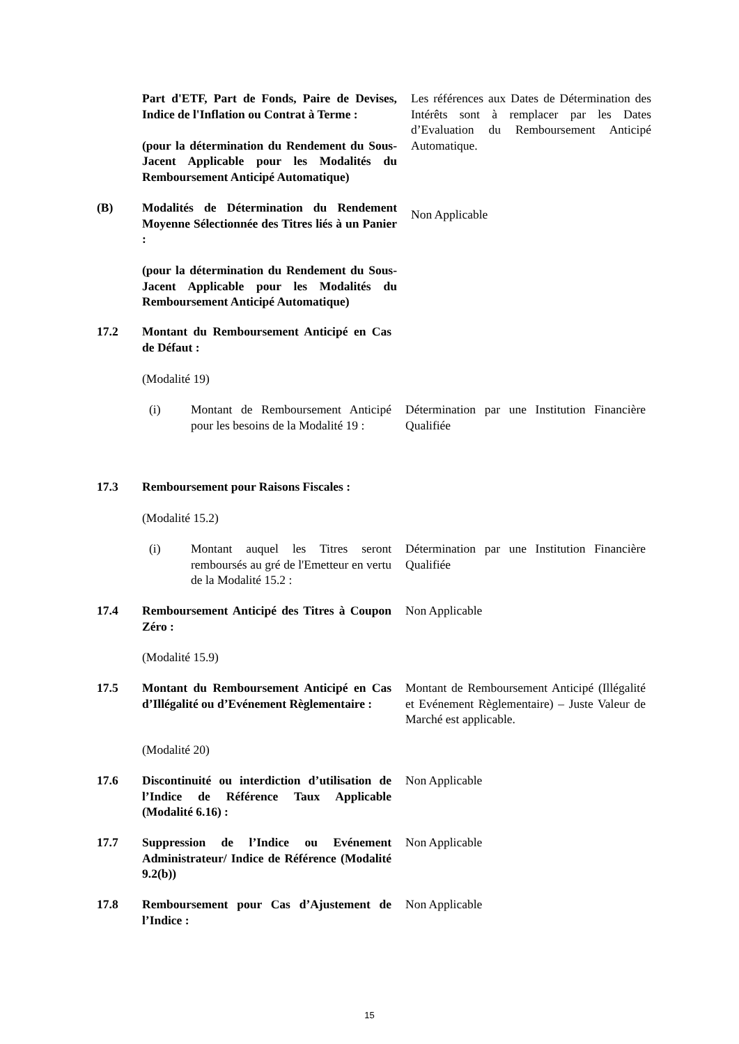Part d'ETF, Part de Fonds, Paire de Devises, Indice de l'Inflation ou Contrat à Terme :
(pour la détermination du Rendement du Sous-Jacent Applicable pour les Modalités du Remboursement Anticipé Automatique)
Les références aux Dates de Détermination des Intérêts sont à remplacer par les Dates d’Evaluation du Remboursement Anticipé Automatique.
(B) Modalités de Détermination du Rendement Moyenne Sélectionnée des Titres liés à un Panier :
(pour la détermination du Rendement du Sous-Jacent Applicable pour les Modalités du Remboursement Anticipé Automatique)
Non Applicable
17.2 Montant du Remboursement Anticipé en Cas de Défaut :
(Modalité 19)
(i) Montant de Remboursement Anticipé pour les besoins de la Modalité 19 :
Détermination par une Institution Financière Qualifiée
17.3 Remboursement pour Raisons Fiscales :
(Modalité 15.2)
(i) Montant auquel les Titres seront remboursés au gré de l'Emetteur en vertu de la Modalité 15.2 :
Détermination par une Institution Financière Qualifiée
17.4 Remboursement Anticipé des Titres à Coupon Zéro :
Non Applicable
(Modalité 15.9)
17.5 Montant du Remboursement Anticipé en Cas d’Illégalité ou d’Evénement Règlementaire :
Montant de Remboursement Anticipé (Illégalité et Evénement Règlementaire) – Juste Valeur de Marché est applicable.
(Modalité 20)
17.6 Discontinuité ou interdiction d’utilisation de l’Indice de Référence Taux Applicable (Modalité 6.16) :
Non Applicable
17.7 Suppression de l’Indice ou Evénement Administrateur/ Indice de Référence (Modalité 9.2(b))
Non Applicable
17.8 Remboursement pour Cas d’Ajustement de l’Indice :
Non Applicable
15